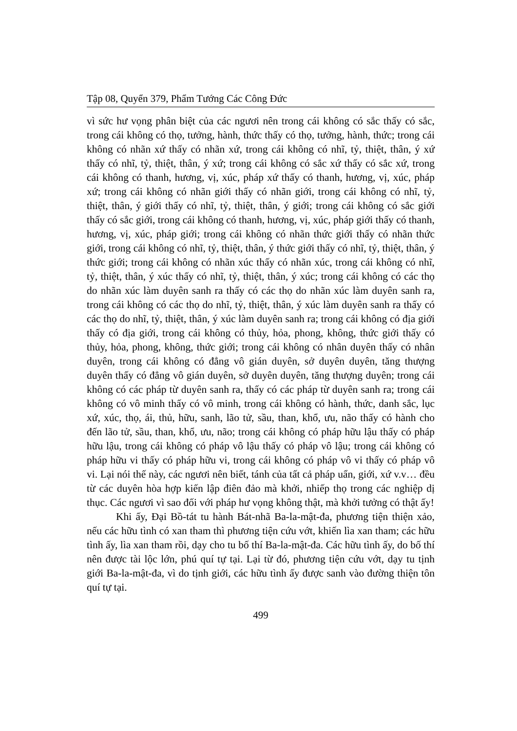Tập 08, Quyển 379, Phẩm Tướng Các Công Đức
vì sức hư vọng phân biệt của các ngươi nên trong cái không có sắc thấy có sắc, trong cái không có thọ, tưởng, hành, thức thấy có thọ, tưởng, hành, thức; trong cái không có nhãn xứ thấy có nhãn xứ, trong cái không có nhĩ, tỷ, thiệt, thân, ý xứ thấy có nhĩ, tỷ, thiệt, thân, ý xứ; trong cái không có sắc xứ thấy có sắc xứ, trong cái không có thanh, hương, vị, xúc, pháp xứ thấy có thanh, hương, vị, xúc, pháp xứ; trong cái không có nhãn giới thấy có nhãn giới, trong cái không có nhĩ, tỷ, thiệt, thân, ý giới thấy có nhĩ, tỷ, thiệt, thân, ý giới; trong cái không có sắc giới thấy có sắc giới, trong cái không có thanh, hương, vị, xúc, pháp giới thấy có thanh, hương, vị, xúc, pháp giới; trong cái không có nhãn thức giới thấy có nhãn thức giới, trong cái không có nhĩ, tỷ, thiệt, thân, ý thức giới thấy có nhĩ, tỷ, thiệt, thân, ý thức giới; trong cái không có nhãn xúc thấy có nhãn xúc, trong cái không có nhĩ, tỷ, thiệt, thân, ý xúc thấy có nhĩ, tỷ, thiệt, thân, ý xúc; trong cái không có các thọ do nhãn xúc làm duyên sanh ra thấy có các thọ do nhãn xúc làm duyên sanh ra, trong cái không có các thọ do nhĩ, tỷ, thiệt, thân, ý xúc làm duyên sanh ra thấy có các thọ do nhĩ, tỷ, thiệt, thân, ý xúc làm duyên sanh ra; trong cái không có địa giới thấy có địa giới, trong cái không có thủy, hỏa, phong, không, thức giới thấy có thủy, hỏa, phong, không, thức giới; trong cái không có nhân duyên thấy có nhân duyên, trong cái không có đẳng vô gián duyên, sở duyên duyên, tăng thượng duyên thấy có đẳng vô gián duyên, sở duyên duyên, tăng thượng duyên; trong cái không có các pháp từ duyên sanh ra, thấy có các pháp từ duyên sanh ra; trong cái không có vô minh thấy có vô minh, trong cái không có hành, thức, danh sắc, lục xứ, xúc, thọ, ái, thủ, hữu, sanh, lão tử, sầu, than, khổ, ưu, não thấy có hành cho đến lão tử, sầu, than, khổ, ưu, não; trong cái không có pháp hữu lậu thấy có pháp hữu lậu, trong cái không có pháp vô lậu thấy có pháp vô lậu; trong cái không có pháp hữu vi thấy có pháp hữu vi, trong cái không có pháp vô vi thấy có pháp vô vi. Lại nói thế này, các ngươi nên biết, tánh của tất cả pháp uẩn, giới, xứ v.v… đều từ các duyên hòa hợp kiến lập điên đảo mà khởi, nhiếp thọ trong các nghiệp dị thục. Các ngươi vì sao đối với pháp hư vọng không thật, mà khởi tưởng có thật ấy!
Khi ấy, Đại Bồ-tát tu hành Bát-nhã Ba-la-mật-đa, phương tiện thiện xảo, nếu các hữu tình có xan tham thì phương tiện cứu vớt, khiến lìa xan tham; các hữu tình ấy, lìa xan tham rồi, dạy cho tu bố thí Ba-la-mật-đa. Các hữu tình ấy, do bố thí nên được tài lộc lớn, phú quí tự tại. Lại từ đó, phương tiện cứu vớt, dạy tu tịnh giới Ba-la-mật-đa, vì do tịnh giới, các hữu tình ấy được sanh vào đường thiện tôn quí tự tại.
499